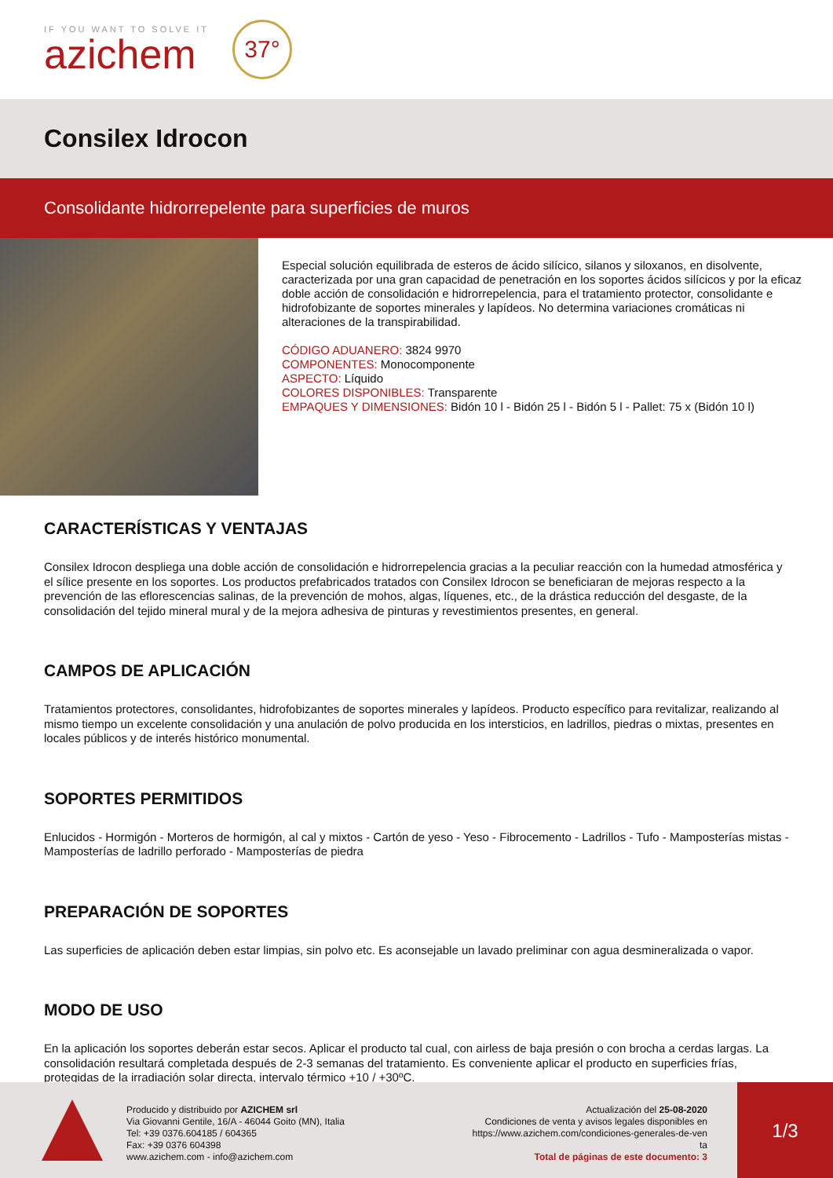IF YOU WANT TO SOLVE IT
azichem
37°
Consilex Idrocon
Consolidante hidrorrepelente para superficies de muros
Especial solución equilibrada de esteros de ácido silícico, silanos y siloxanos, en disolvente, caracterizada por una gran capacidad de penetración en los soportes ácidos silícicos y por la eficaz doble acción de consolidación e hidrorrepelencia, para el tratamiento protector, consolidante e hidrofobizante de soportes minerales y lapídeos. No determina variaciones cromáticas ni alteraciones de la transpirabilidad.
CÓDIGO ADUANERO: 3824 9970
COMPONENTES: Monocomponente
ASPECTO: Líquido
COLORES DISPONIBLES: Transparente
EMPAQUES Y DIMENSIONES: Bidón 10 l - Bidón 25 l - Bidón 5 l - Pallet: 75 x (Bidón 10 l)
CARACTERÍSTICAS Y VENTAJAS
Consilex Idrocon despliega una doble acción de consolidación e hidrorrepelencia gracias a la peculiar reacción con la humedad atmosférica y el sílice presente en los soportes. Los productos prefabricados tratados con Consilex Idrocon se beneficiaran de mejoras respecto a la prevención de las eflorescencias salinas, de la prevención de mohos, algas, líquenes, etc., de la drástica reducción del desgaste, de la consolidación del tejido mineral mural y de la mejora adhesiva de pinturas y revestimientos presentes, en general.
CAMPOS DE APLICACIÓN
Tratamientos protectores, consolidantes, hidrofobizantes de soportes minerales y lapídeos. Producto específico para revitalizar, realizando al mismo tiempo un excelente consolidación y una anulación de polvo producida en los intersticios, en ladrillos, piedras o mixtas, presentes en locales públicos y de interés histórico monumental.
SOPORTES PERMITIDOS
Enlucidos - Hormigón - Morteros de hormigón, al cal y mixtos - Cartón de yeso - Yeso - Fibrocemento - Ladrillos - Tufo - Mamposterías mistas - Mamposterías de ladrillo perforado - Mamposterías de piedra
PREPARACIÓN DE SOPORTES
Las superficies de aplicación deben estar limpias, sin polvo etc. Es aconsejable un lavado preliminar con agua desmineralizada o vapor.
MODO DE USO
En la aplicación los soportes deberán estar secos. Aplicar el producto tal cual, con airless de baja presión o con brocha a cerdas largas. La consolidación resultará completada después de 2-3 semanas del tratamiento. Es conveniente aplicar el producto en superficies frías, protegidas de la irradiación solar directa, intervalo térmico +10 / +30ºC.
Producido y distribuido por AZICHEM srl
Via Giovanni Gentile, 16/A - 46044 Goito (MN), Italia
Tel: +39 0376.604185 / 604365
Fax: +39 0376 604398
www.azichem.com - info@azichem.com
Actualización del 25-08-2020
Condiciones de venta y avisos legales disponibles en
https://www.azichem.com/condiciones-generales-de-ven
ta
Total de páginas de este documento: 3
1/3